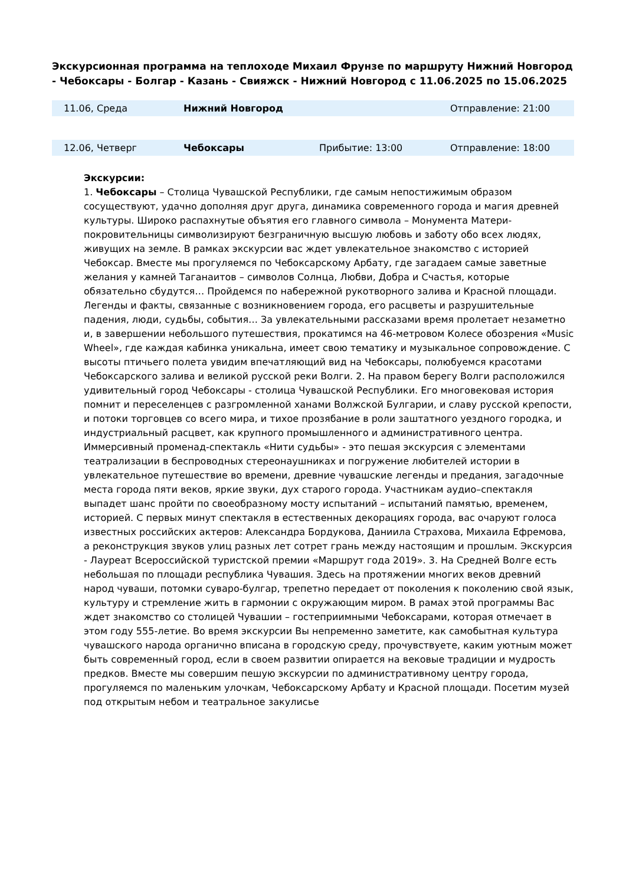Экскурсионная программа на теплоходе Михаил Фрунзе по маршруту Нижний Новгород - Чебоксары - Болгар - Казань - Свияжск - Нижний Новгород с 11.06.2025 по 15.06.2025
| 11.06, Среда | Нижний Новгород | | Отправление: 21:00 |
| 12.06, Четверг | Чебоксары | Прибытие: 13:00 | Отправление: 18:00 |
Экскурсии:
1. Чебоксары – Столица Чувашской Республики, где самым непостижимым образом сосуществуют, удачно дополняя друг друга, динамика современного города и магия древней культуры. Широко распахнутые объятия его главного символа – Монумента Матери-покровительницы символизируют безграничную высшую любовь и заботу обо всех людях, живущих на земле. В рамках экскурсии вас ждет увлекательное знакомство с историей Чебоксар. Вместе мы прогуляемся по Чебоксарскому Арбату, где загадаем самые заветные желания у камней Таганаитов – символов Солнца, Любви, Добра и Счастья, которые обязательно сбудутся… Пройдемся по набережной рукотворного залива и Красной площади. Легенды и факты, связанные с возникновением города, его расцветы и разрушительные падения, люди, судьбы, события… За увлекательными рассказами время пролетает незаметно и, в завершении небольшого путешествия, прокатимся на 46-метровом Колесе обозрения «Music Wheel», где каждая кабинка уникальна, имеет свою тематику и музыкальное сопровождение. С высоты птичьего полета увидим впечатляющий вид на Чебоксары, полюбуемся красотами Чебоксарского залива и великой русской реки Волги. 2. На правом берегу Волги расположился удивительный город Чебоксары - столица Чувашской Республики. Его многовековая история помнит и переселенцев с разгромленной ханами Волжской Булгарии, и славу русской крепости, и потоки торговцев со всего мира, и тихое прозябание в роли заштатного уездного городка, и индустриальный расцвет, как крупного промышленного и административного центра. Иммерсивный променад-спектакль «Нити судьбы» - это пешая экскурсия с элементами театрализации в беспроводных стереонаушниках и погружение любителей истории в увлекательное путешествие во времени, древние чувашские легенды и предания, загадочные места города пяти веков, яркие звуки, дух старого города. Участникам аудио–спектакля выпадет шанс пройти по своеобразному мосту испытаний – испытаний памятью, временем, историей. С первых минут спектакля в естественных декорациях города, вас очаруют голоса известных российских актеров: Александра Бордукова, Даниила Страхова, Михаила Ефремова, а реконструкция звуков улиц разных лет сотрет грань между настоящим и прошлым. Экскурсия - Лауреат Всероссийской туристской премии «Маршрут года 2019». 3. На Средней Волге есть небольшая по площади республика Чувашия. Здесь на протяжении многих веков древний народ чуваши, потомки суваро-булгар, трепетно передает от поколения к поколению свой язык, культуру и стремление жить в гармонии с окружающим миром. В рамах этой программы Вас ждет знакомство со столицей Чувашии – гостеприимными Чебоксарами, которая отмечает в этом году 555-летие. Во время экскурсии Вы непременно заметите, как самобытная культура чувашского народа органично вписана в городскую среду, прочувствуете, каким уютным может быть современный город, если в своем развитии опирается на вековые традиции и мудрость предков. Вместе мы совершим пешую экскурсии по административному центру города, прогуляемся по маленьким улочкам, Чебоксарскому Арбату и Красной площади. Посетим музей под открытым небом и театральное закулисье